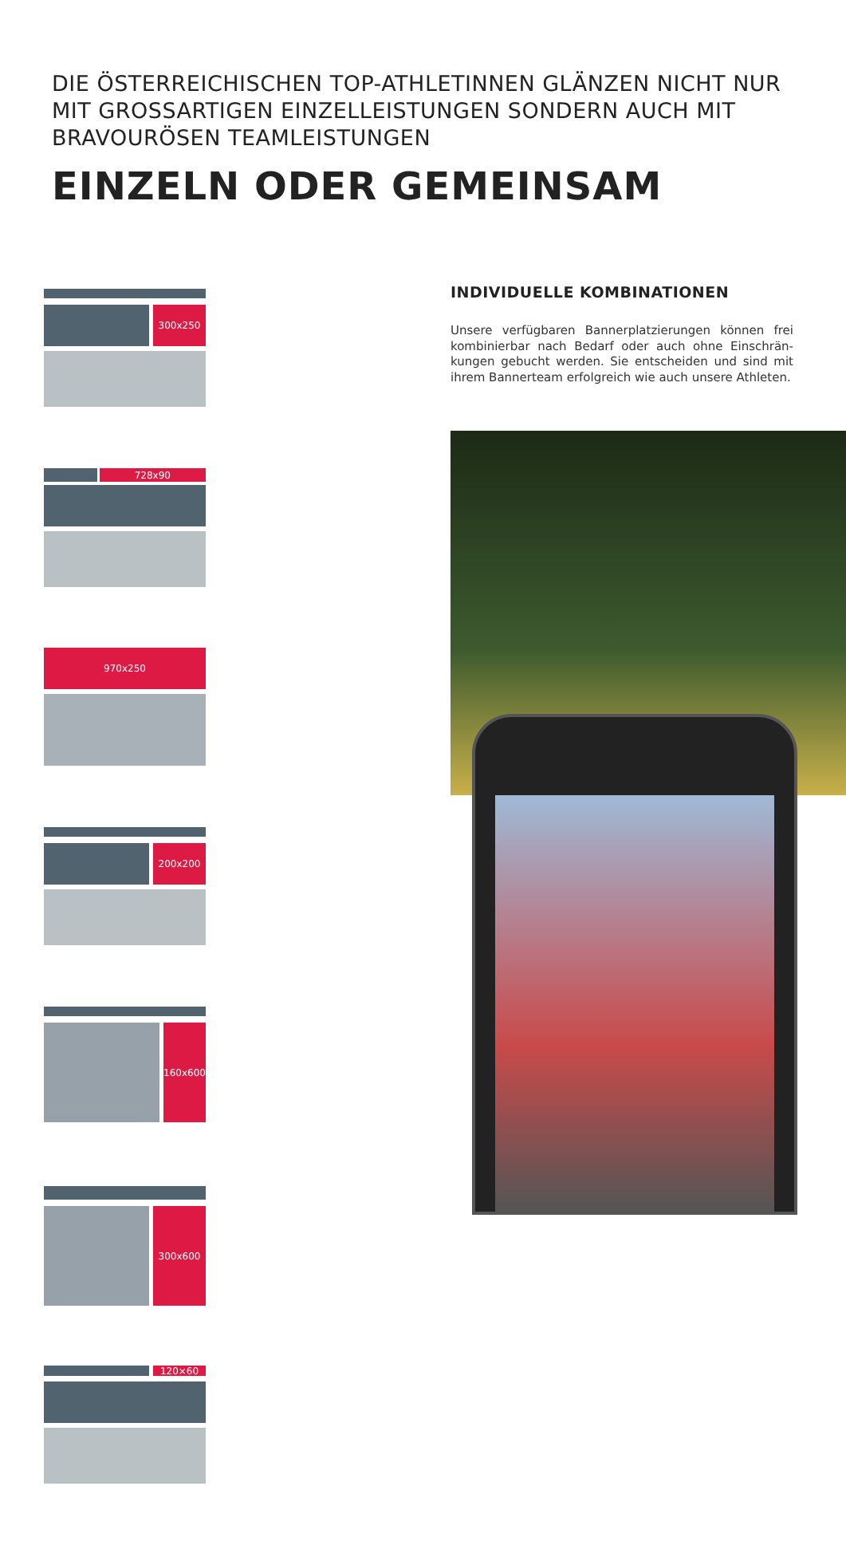DIE ÖSTERREICHISCHEN TOP-ATHLETINNEN GLÄNZEN NICHT NUR MIT GROSSARTIGEN EINZELLEISTUNGEN SONDERN AUCH MIT BRAVOURÖSEN TEAMLEISTUNGEN
EINZELN ODER GEMEINSAM
300x250
728x90
970x250
200x200
160x600 300x600
120×60
INDIVIDUELLE KOMBINATIONEN
Unsere verfügbaren Bannerplatzierungen können frei kombinierbar nach Bedarf oder auch ohne Einschrän-kungen gebucht werden. Sie entscheiden und sind mit ihrem Bannerteam erfolgreich wie auch unsere Athleten.